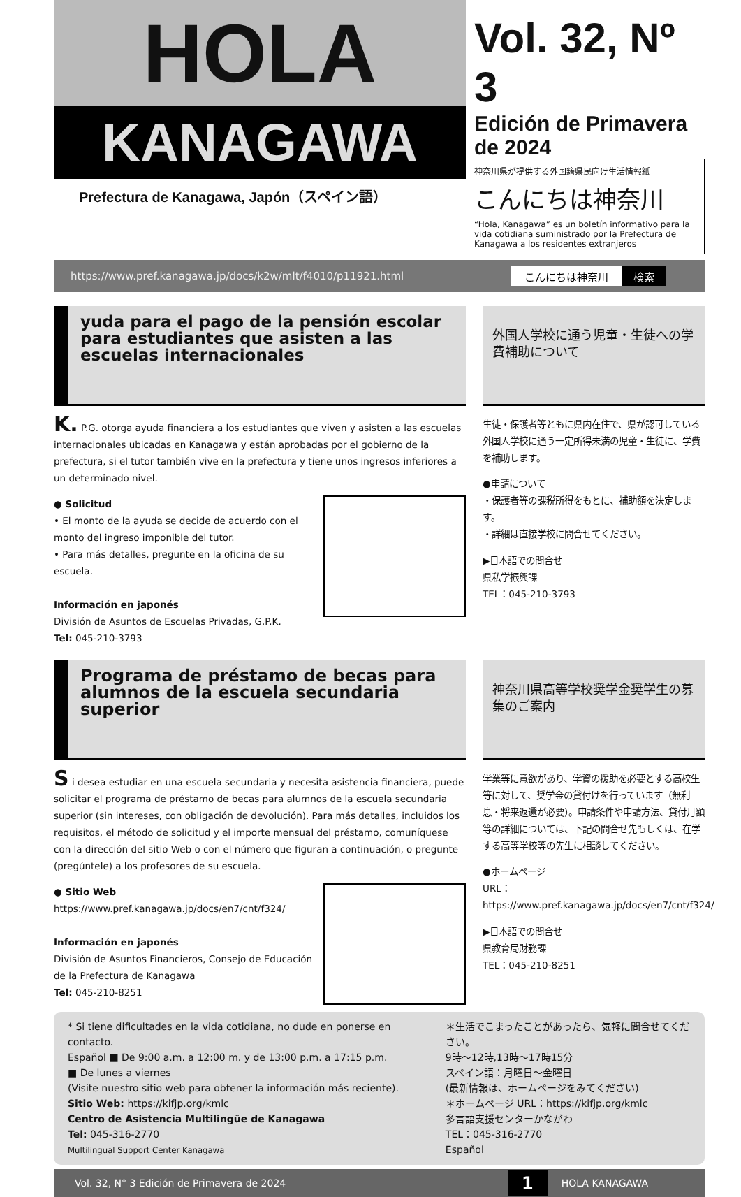HOLA
KANAGAWA
Prefectura de Kanagawa, Japón（スペイン語）
Vol. 32, Nº 3
Edición de Primavera de 2024
神奈川県が提供する外国籍県民向け生活情報紙
こんにちは神奈川
“Hola, Kanagawa” es un boletín informativo para la vida cotidiana suministrado por la Prefectura de Kanagawa a los residentes extranjeros
https://www.pref.kanagawa.jp/docs/k2w/mlt/f4010/p11921.html こんにちは神奈川 検索
yuda para el pago de la pensión escolar para estudiantes que asisten a las escuelas internacionales
K. P.G. otorga ayuda financiera a los estudiantes que viven y asisten a las escuelas internacionales ubicadas en Kanagawa y están aprobadas por el gobierno de la prefectura, si el tutor también vive en la prefectura y tiene unos ingresos inferiores a un determinado nivel.
● Solicitud
• El monto de la ayuda se decide de acuerdo con el monto del ingreso imponible del tutor.
• Para más detalles, pregunte en la oficina de su escuela.
Información en japonés
División de Asuntos de Escuelas Privadas, G.P.K.
Tel: 045-210-3793
外国人学校に通う児童・生徒への学費補助について
生徒・保護者等ともに県内在住で、県が認可している外国人学校に通う一定所得未満の児童・生徒に、学費を補助します。
●申請について
・保護者等の課税所得をもとに、補助額を決定します。
・詳細は直接学校に問合せてください。
▶日本語での問合せ
県私学振興課
TEL：045-210-3793
Programa de préstamo de becas para alumnos de la escuela secundaria superior
S i desea estudiar en una escuela secundaria y necesita asistencia financiera, puede solicitar el programa de préstamo de becas para alumnos de la escuela secundaria superior (sin intereses, con obligación de devolución). Para más detalles, incluidos los requisitos, el método de solicitud y el importe mensual del préstamo, comuníquese con la dirección del sitio Web o con el número que figuran a continuación, o pregunte (pregúntele) a los profesores de su escuela.
● Sitio Web
https://www.pref.kanagawa.jp/docs/en7/cnt/f324/
Información en japonés
División de Asuntos Financieros, Consejo de Educación de la Prefectura de Kanagawa
Tel: 045-210-8251
神奈川県高等学校奨学金奨学生の募集のご案内
学業等に意欲があり、学資の援助を必要とする高校生等に対して、奨学金の貸付けを行っています（無利息・将来返還が必要）。申請条件や申請方法、貸付月額等の詳細については、下記の問合せ先もしくは、在学する高等学校等の先生に相談してください。
●ホームページ
URL：https://www.pref.kanagawa.jp/docs/en7/cnt/f324/
▶日本語での問合せ
県教育局財務課
TEL：045-210-8251
* Si tiene dificultades en la vida cotidiana, no dude en ponerse en contacto.
Español ■ De 9:00 a.m. a 12:00 m. y de 13:00 p.m. a 17:15 p.m.
■ De lunes a viernes
(Visite nuestro sitio web para obtener la información más reciente).
Sitio Web: https://kifjp.org/kmlc
Centro de Asistencia Multilingüe de Kanagawa
Tel: 045-316-2770
Multilingual Support Center Kanagawa
＊生活でこまったことがあったら、気軽に問合せてください。
9時〜12時,13時〜17時15分
スペイン語：月曜日〜金曜日
(最新情報は、ホームページをみてください)
＊ホームページ URL：https://kifjp.org/kmlc
多言語支援センターかながわ
TEL：045-316-2770
Español
Vol. 32, N° 3 Edición de Primavera de 2024 1 HOLA KANAGAWA